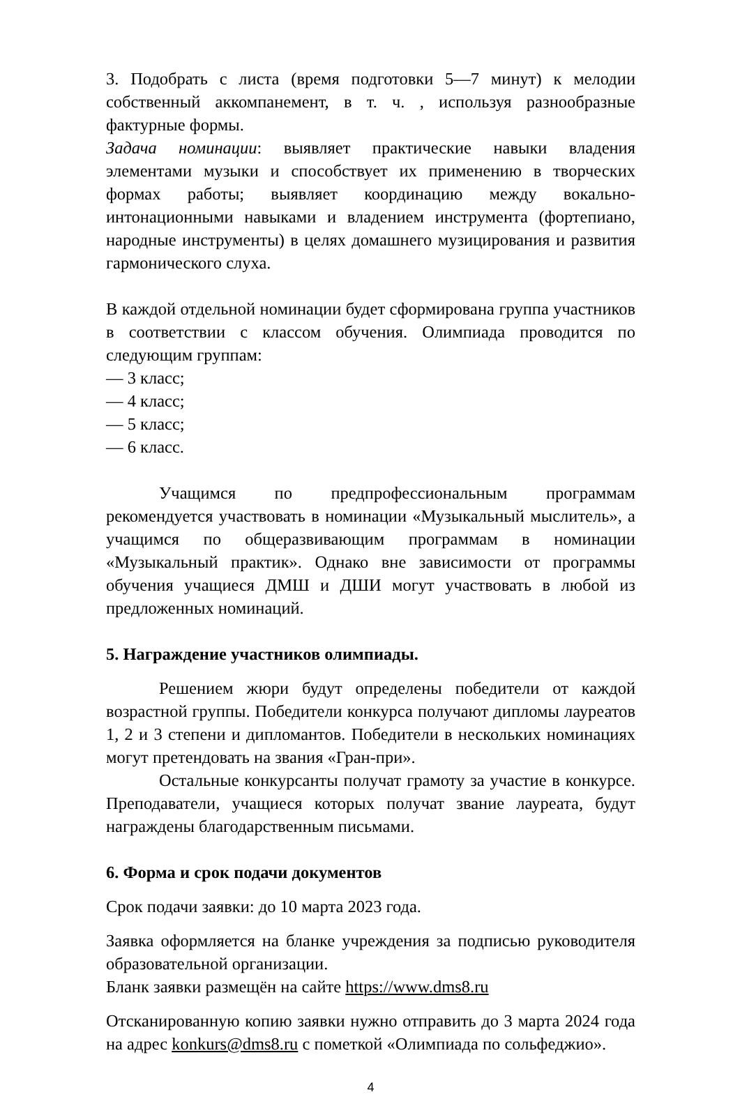3. Подобрать с листа (время подготовки 5—7 минут) к мелодии собственный аккомпанемент, в т. ч. , используя разнообразные фактурные формы.
Задача номинации: выявляет практические навыки владения элементами музыки и способствует их применению в творческих формах работы; выявляет координацию между вокально-интонационными навыками и владением инструмента (фортепиано, народные инструменты) в целях домашнего музицирования и развития гармонического слуха.
В каждой отдельной номинации будет сформирована группа участников в соответствии с классом обучения. Олимпиада проводится по следующим группам:
— 3 класс;
— 4 класс;
— 5 класс;
— 6 класс.
Учащимся по предпрофессиональным программам рекомендуется участвовать в номинации «Музыкальный мыслитель», а учащимся по общеразвивающим программам в номинации «Музыкальный практик». Однако вне зависимости от программы обучения учащиеся ДМШ и ДШИ могут участвовать в любой из предложенных номинаций.
5. Награждение участников олимпиады.
Решением жюри будут определены победители от каждой возрастной группы. Победители конкурса получают дипломы лауреатов 1, 2 и 3 степени и дипломантов. Победители в нескольких номинациях могут претендовать на звания «Гран-при».
Остальные конкурсанты получат грамоту за участие в конкурсе. Преподаватели, учащиеся которых получат звание лауреата, будут награждены благодарственным письмами.
6. Форма и срок подачи документов
Срок подачи заявки: до 10 марта 2023 года.
Заявка оформляется на бланке учреждения за подписью руководителя образовательной организации.
Бланк заявки размещён на сайте https://www.dms8.ru
Отсканированную копию заявки нужно отправить до 3 марта 2024 года на адрес konkurs@dms8.ru с пометкой «Олимпиада по сольфеджио».
4